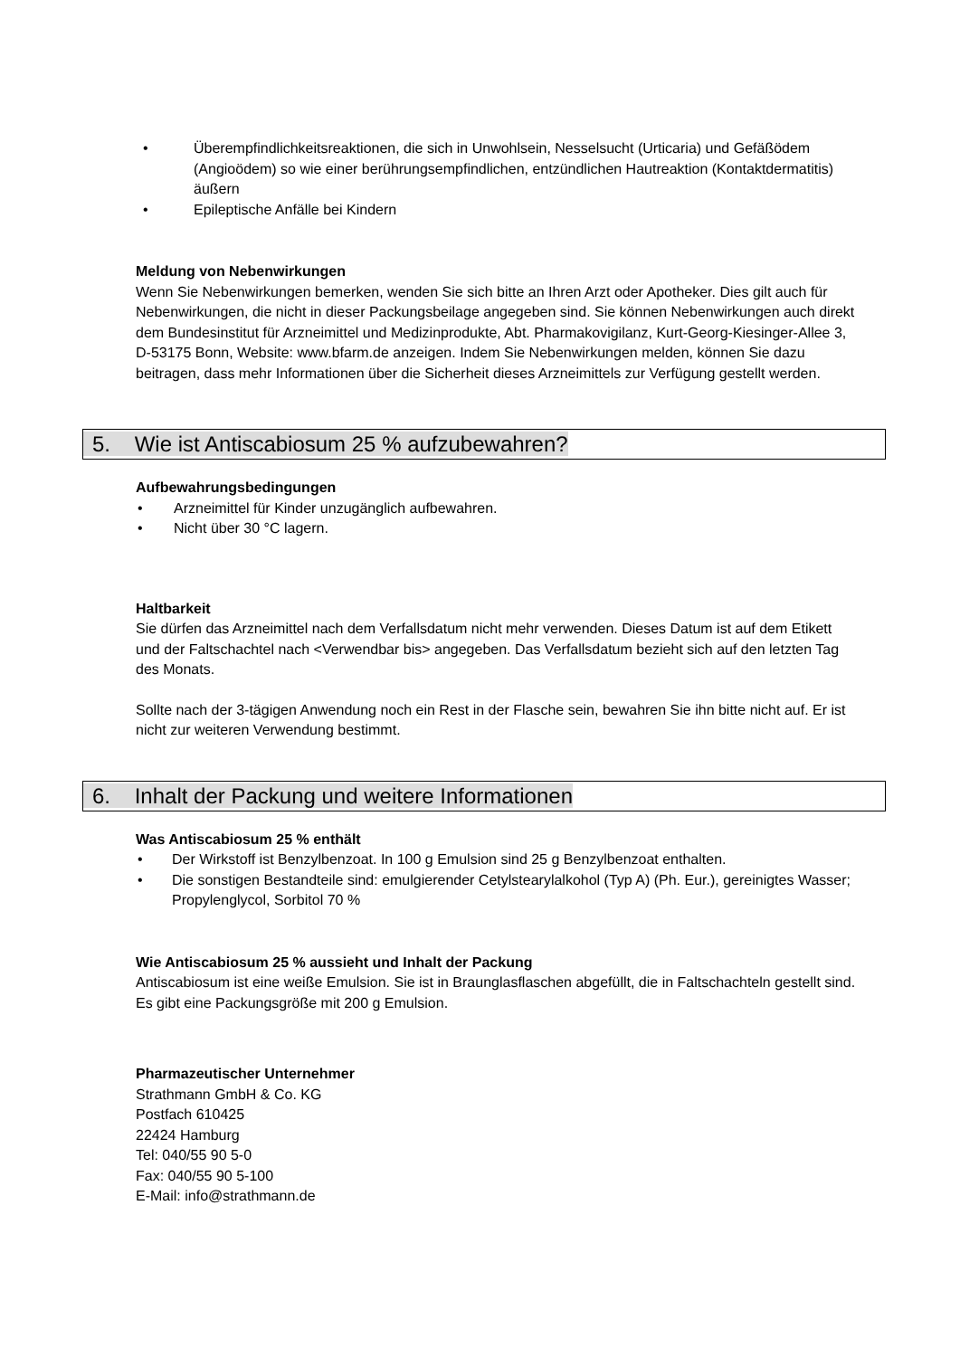• Überempfindlichkeitsreaktionen, die sich in Unwohlsein, Nesselsucht (Urticaria) und Gefäßödem (Angioödem) so wie einer berührungsempfindlichen, entzündlichen Hautreaktion (Kontaktdermatitis) äußern
• Epileptische Anfälle bei Kindern
Meldung von Nebenwirkungen
Wenn Sie Nebenwirkungen bemerken, wenden Sie sich bitte an Ihren Arzt oder Apotheker. Dies gilt auch für Nebenwirkungen, die nicht in dieser Packungsbeilage angegeben sind. Sie können Nebenwirkungen auch direkt dem Bundesinstitut für Arzneimittel und Medizinprodukte, Abt. Pharmakovigilanz, Kurt-Georg-Kiesinger-Allee 3, D-53175 Bonn, Website: www.bfarm.de anzeigen. Indem Sie Nebenwirkungen melden, können Sie dazu beitragen, dass mehr Informationen über die Sicherheit dieses Arzneimittels zur Verfügung gestellt werden.
5. Wie ist Antiscabiosum 25 % aufzubewahren?
Aufbewahrungsbedingungen
• Arzneimittel für Kinder unzugänglich aufbewahren.
• Nicht über 30 °C lagern.
Haltbarkeit
Sie dürfen das Arzneimittel nach dem Verfallsdatum nicht mehr verwenden. Dieses Datum ist auf dem Etikett und der Faltschachtel nach <Verwendbar bis> angegeben. Das Verfallsdatum bezieht sich auf den letzten Tag des Monats.
Sollte nach der 3-tägigen Anwendung noch ein Rest in der Flasche sein, bewahren Sie ihn bitte nicht auf. Er ist nicht zur weiteren Verwendung bestimmt.
6. Inhalt der Packung und weitere Informationen
Was Antiscabiosum 25 % enthält
• Der Wirkstoff ist Benzylbenzoat. In 100 g Emulsion sind 25 g Benzylbenzoat enthalten.
• Die sonstigen Bestandteile sind: emulgierender Cetylstearylalkohol (Typ A) (Ph. Eur.), gereinigtes Wasser; Propylenglycol, Sorbitol 70 %
Wie Antiscabiosum 25 % aussieht und Inhalt der Packung
Antiscabiosum ist eine weiße Emulsion. Sie ist in Braunglasflaschen abgefüllt, die in Faltschachteln gestellt sind. Es gibt eine Packungsgröße mit 200 g Emulsion.
Pharmazeutischer Unternehmer
Strathmann GmbH & Co. KG
Postfach 610425
22424 Hamburg
Tel: 040/55 90 5-0
Fax: 040/55 90 5-100
E-Mail: info@strathmann.de